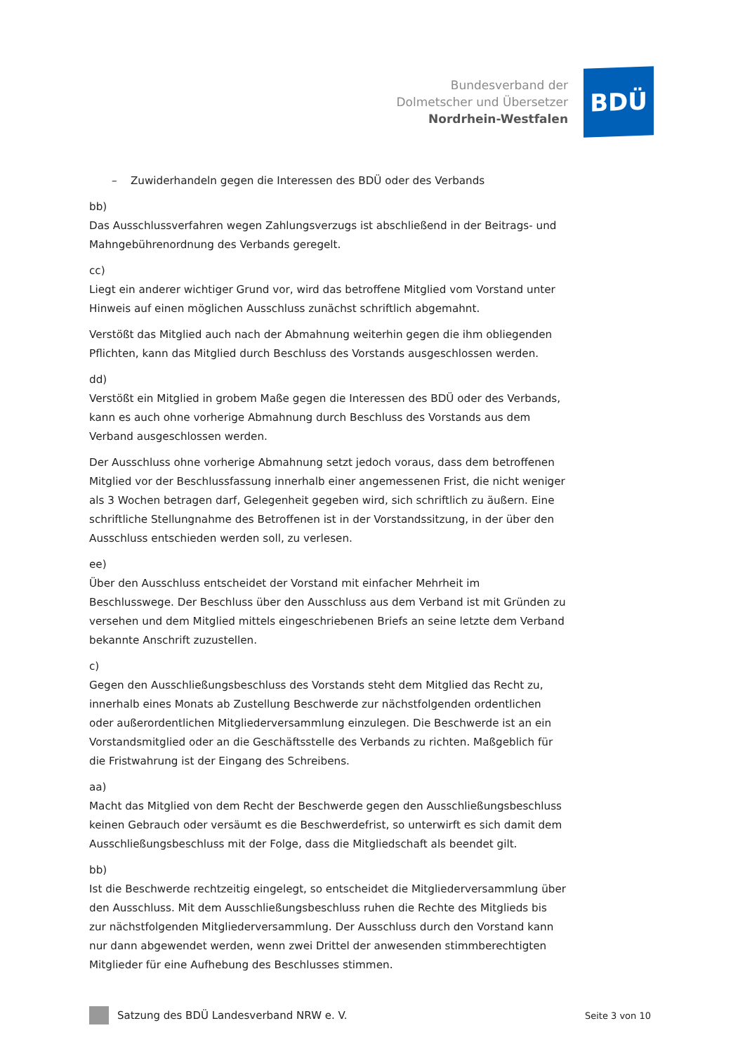Bundesverband der
Dolmetscher und Übersetzer
Nordrhein-Westfalen
BDÜ
– Zuwiderhandeln gegen die Interessen des BDÜ oder des Verbands
bb)
Das Ausschlussverfahren wegen Zahlungsverzugs ist abschließend in der Beitrags- und Mahngebührenordnung des Verbands geregelt.
cc)
Liegt ein anderer wichtiger Grund vor, wird das betroffene Mitglied vom Vorstand unter Hinweis auf einen möglichen Ausschluss zunächst schriftlich abgemahnt.
Verstößt das Mitglied auch nach der Abmahnung weiterhin gegen die ihm obliegenden Pflichten, kann das Mitglied durch Beschluss des Vorstands ausgeschlossen werden.
dd)
Verstößt ein Mitglied in grobem Maße gegen die Interessen des BDÜ oder des Verbands, kann es auch ohne vorherige Abmahnung durch Beschluss des Vorstands aus dem Verband ausgeschlossen werden.
Der Ausschluss ohne vorherige Abmahnung setzt jedoch voraus, dass dem betroffenen Mitglied vor der Beschlussfassung innerhalb einer angemessenen Frist, die nicht weniger als 3 Wochen betragen darf, Gelegenheit gegeben wird, sich schriftlich zu äußern. Eine schriftliche Stellungnahme des Betroffenen ist in der Vorstandssitzung, in der über den Ausschluss entschieden werden soll, zu verlesen.
ee)
Über den Ausschluss entscheidet der Vorstand mit einfacher Mehrheit im Beschlusswege. Der Beschluss über den Ausschluss aus dem Verband ist mit Gründen zu versehen und dem Mitglied mittels eingeschriebenen Briefs an seine letzte dem Verband bekannte Anschrift zuzustellen.
c)
Gegen den Ausschließungsbeschluss des Vorstands steht dem Mitglied das Recht zu, innerhalb eines Monats ab Zustellung Beschwerde zur nächstfolgenden ordentlichen oder außerordentlichen Mitgliederversammlung einzulegen. Die Beschwerde ist an ein Vorstandsmitglied oder an die Geschäftsstelle des Verbands zu richten. Maßgeblich für die Fristwahrung ist der Eingang des Schreibens.
aa)
Macht das Mitglied von dem Recht der Beschwerde gegen den Ausschließungsbeschluss keinen Gebrauch oder versäumt es die Beschwerdefrist, so unterwirft es sich damit dem Ausschließungsbeschluss mit der Folge, dass die Mitgliedschaft als beendet gilt.
bb)
Ist die Beschwerde rechtzeitig eingelegt, so entscheidet die Mitgliederversammlung über den Ausschluss. Mit dem Ausschließungsbeschluss ruhen die Rechte des Mitglieds bis zur nächstfolgenden Mitgliederversammlung. Der Ausschluss durch den Vorstand kann nur dann abgewendet werden, wenn zwei Drittel der anwesenden stimmberechtigten Mitglieder für eine Aufhebung des Beschlusses stimmen.
Satzung des BDÜ Landesverband NRW e. V.
Seite 3 von 10